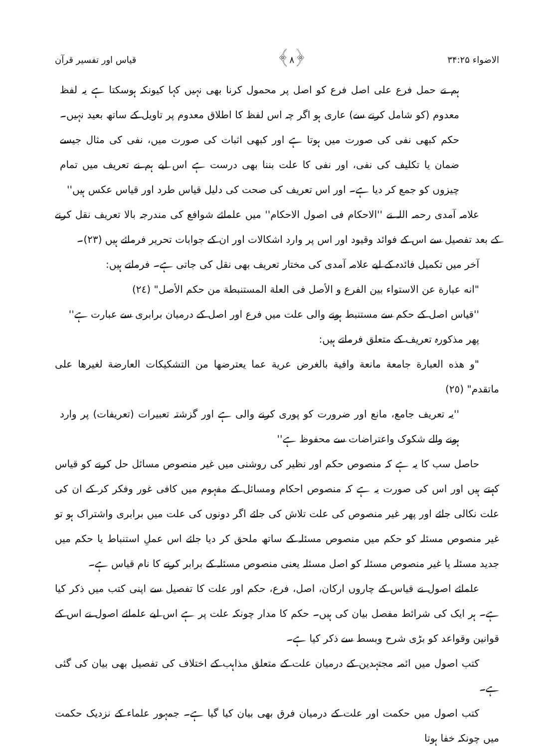الاضواء ۳۴:۲۵ ﴿۸﴾ قیاس اور تفسیر قرآن
ہم نے حمل فرع علی اصل فرع کو اصل پر محمول کرنا بھی نہیں کہا کیونکہ ہوسکتا ہے یہ لفظ معدوم (کو شامل کرنے سے) عاری ہو اگر چہ اس لفظ کا اطلاق معدوم پر تاویل کے ساتھ بعید نہیں۔ حکم کبھی نفی کی صورت میں ہوتا ہے اور کبھی اثبات کی صورت میں، نفی کی مثال جیسے ضمان یا تکلیف کی نفی، اور نفی کا علت بننا بھی درست ہے اس لیے ہم نے تعریف میں تمام چیزوں کو جمع کر دیا ہے۔ اور اس تعریف کی صحت کی دلیل قیاس طرد اور قیاس عکس ہیں''
علامہ آمدی رحمہ اللہ نے ''الاحکام فی اصول الاحکام'' میں علمائے شوافع کی مندرجہ بالا تعریف نقل کرنے کے بعد تفصیل سے اس کے فوائد وقیود اور اس پر وارد اشکالات اور ان کے جوابات تحریر فرمائے ہیں (۲۳)۔
آخر میں تکمیل فائدہ کے لیے علامہ آمدی کی مختار تعریف بھی نقل کی جاتی ہے۔ فرماتے ہیں:
"انه عبارة عن الاستواء بين الفرع و الأصل فى العلة المستنبطة من حكم الأصل" (٢٤)
''قیاس اصل کے حکم سے مستنبط ہونے والی علت میں فرع اور اصل کے درمیان برابری سے عبارت ہے''
پھر مذکورہ تعریف کے متعلق فرماتے ہیں:
"و هذه العبارة جامعة مانعة وافية بالغرض عرية عما يعترضها من التشكيكات العارضة لغيرها على ماتقدم" (٢٥)
''یہ تعریف جامع، مانع اور ضرورت کو پوری کرنے والی ہے اور گزشتہ تعبیرات (تعریفات) پر وارد ہونے والے شکوک واعتراضات سے محفوظ ہے''
حاصل سب کا یہ ہے کہ منصوص حکم اور نظیر کی روشنی میں غیر منصوص مسائل حل کرنے کو قیاس کہتے ہیں اور اس کی صورت یہ ہے کہ منصوص احکام ومسائل کے مفہوم میں کافی غور وفکر کر کے ان کی علت نکالی جائے اور پھر غیر منصوص کی علت تلاش کی جائے اگر دونوں کی علت میں برابری واشتراک ہو تو غیر منصوص مسئلہ کو حکم میں منصوص مسئلہ کے ساتھ ملحق کر دیا جائے اس عملِ استنباط یا حکم میں جدید مسئلہ یا غیر منصوص مسئلہ کو اصل مسئلہ یعنی منصوص مسئلہ کے برابر کرنے کا نام قیاس ہے۔
علمائے اصول نے قیاس کے چاروں ارکان، اصل، فرع، حکم اور علت کا تفصیل سے اپنی کتب میں ذکر کیا ہے۔ ہر ایک کی شرائط مفصل بیان کی ہیں۔ حکم کا مدار چونکہ علت پر ہے اس لیے علمائے اصول نے اس کے قوانین وقواعد کو بڑی شرح وبسط سے ذکر کیا ہے۔
کتب اصول میں ائمہ مجتہدین کے درمیان علت کے متعلق مذاہب کے اختلاف کی تفصیل بھی بیان کی گئی ہے۔
کتب اصول میں حکمت اور علت کے درمیان فرق بھی بیان کیا گیا ہے۔ جمہور علماء کے نزدیک حکمت میں چونکہ خفا ہوتا